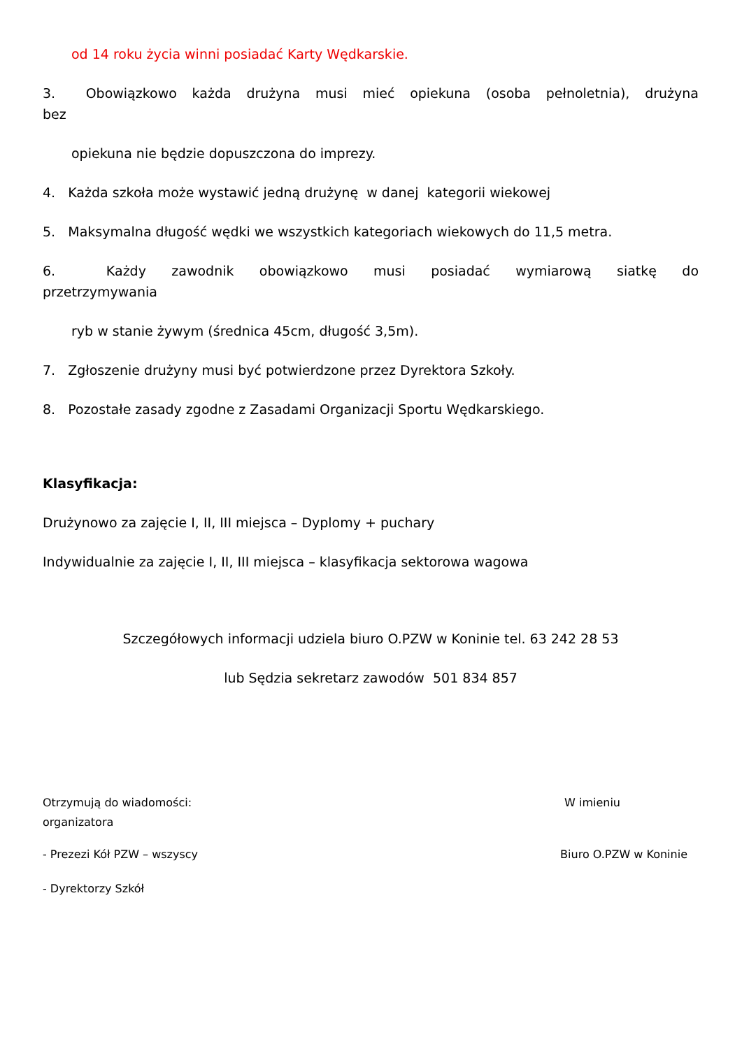od 14 roku życia winni posiadać Karty Wędkarskie.
3. Obowiązkowo każda drużyna musi mieć opiekuna (osoba pełnoletnia), drużyna
bez
opiekuna nie będzie dopuszczona do imprezy.
4. Każda szkoła może wystawić jedną drużynę w danej kategorii wiekowej
5. Maksymalna długość wędki we wszystkich kategoriach wiekowych do 11,5 metra.
6. Każdy zawodnik obowiązkowo musi posiadać wymiarową siatkę do
przetrzymywania
ryb w stanie żywym (średnica 45cm, długość 3,5m).
7. Zgłoszenie drużyny musi być potwierdzone przez Dyrektora Szkoły.
8. Pozostałe zasady zgodne z Zasadami Organizacji Sportu Wędkarskiego.
Klasyfikacja:
Drużynowo za zajęcie I, II, III miejsca – Dyplomy + puchary
Indywidualnie za zajęcie I, II, III miejsca – klasyfikacja sektorowa wagowa
Szczegółowych informacji udziela biuro O.PZW w Koninie tel. 63 242 28 53
lub Sędzia sekretarz zawodów 501 834 857
Otrzymują do wiadomości: W imieniu
organizatora
- Prezezi Kół PZW – wszyscy Biuro O.PZW w Koninie
- Dyrektorzy Szkół